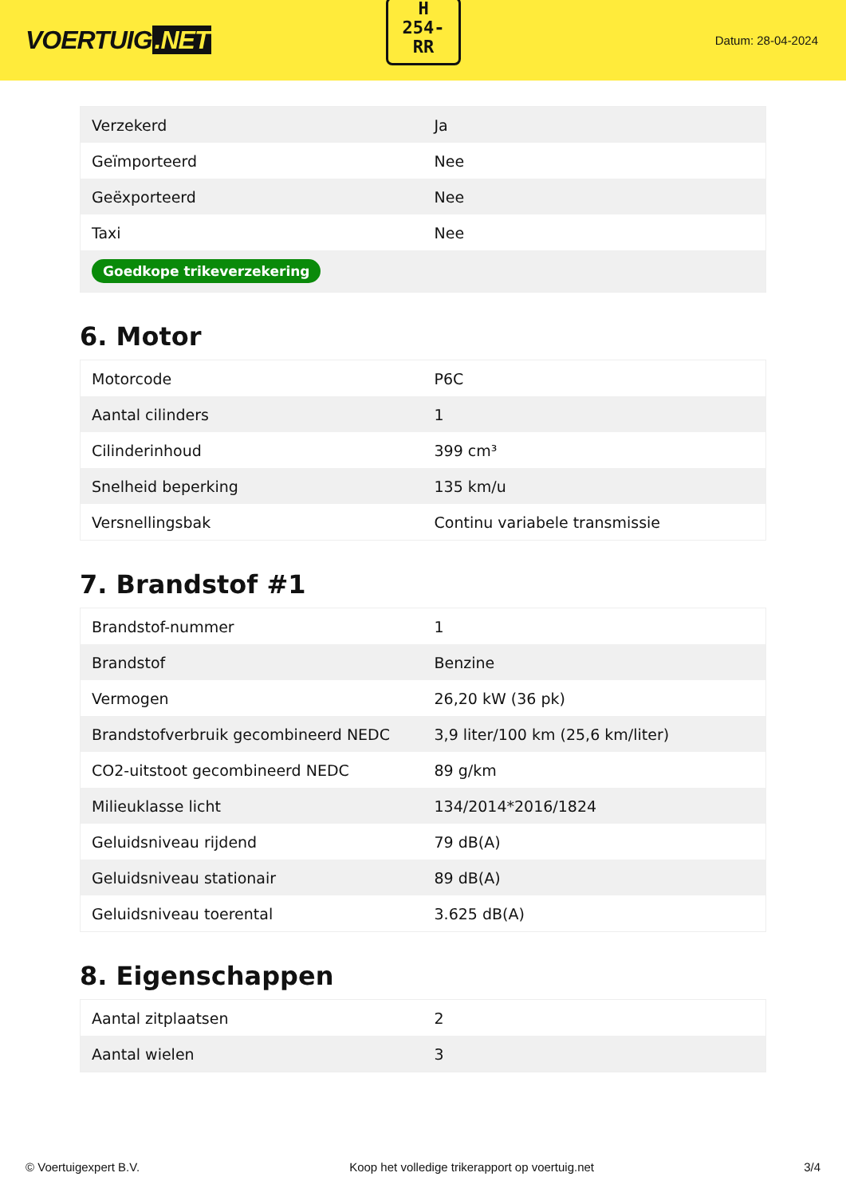VOERTUIG.NET
H
254-
RR
Datum: 28-04-2024
| Verzekerd | Ja |
| Geïmporteerd | Nee |
| Geëxporteerd | Nee |
| Taxi | Nee |
| Goedkope trikeverzekering | |
6. Motor
| Motorcode | P6C |
| Aantal cilinders | 1 |
| Cilinderinhoud | 399 cm³ |
| Snelheid beperking | 135 km/u |
| Versnellingsbak | Continu variabele transmissie |
7. Brandstof #1
| Brandstof-nummer | 1 |
| Brandstof | Benzine |
| Vermogen | 26,20 kW (36 pk) |
| Brandstofverbruik gecombineerd NEDC | 3,9 liter/100 km (25,6 km/liter) |
| CO2-uitstoot gecombineerd NEDC | 89 g/km |
| Milieuklasse licht | 134/2014*2016/1824 |
| Geluidsniveau rijdend | 79 dB(A) |
| Geluidsniveau stationair | 89 dB(A) |
| Geluidsniveau toerental | 3.625 dB(A) |
8. Eigenschappen
| Aantal zitplaatsen | 2 |
| Aantal wielen | 3 |
© Voertuigexpert B.V. Koop het volledige trikerapport op voertuig.net 3/4